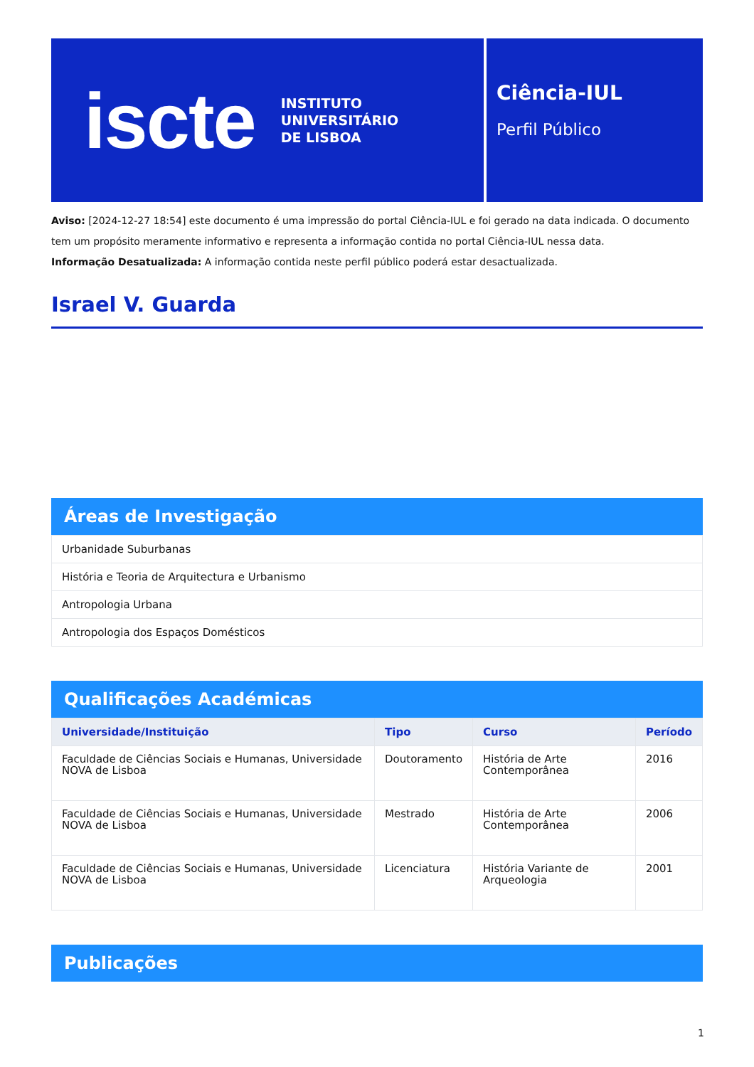iscte INSTITUTO
UNIVERSITÁRIO
DE LISBOA
Ciência-IUL
Perfil Público
Aviso: [2024-12-27 18:54] este documento é uma impressão do portal Ciência-IUL e foi gerado na data indicada. O documento tem um propósito meramente informativo e representa a informação contida no portal Ciência-IUL nessa data.
Informação Desatualizada: A informação contida neste perfil público poderá estar desactualizada.
Israel V. Guarda
Áreas de Investigação
| Urbanidade Suburbanas |
| História e Teoria de Arquitectura e Urbanismo |
| Antropologia Urbana |
| Antropologia dos Espaços Domésticos |
Qualificações Académicas
| Universidade/Instituição | Tipo | Curso | Período |
| --- | --- | --- | --- |
| Faculdade de Ciências Sociais e Humanas, Universidade NOVA de Lisboa | Doutoramento | História de Arte Contemporânea | 2016 |
| Faculdade de Ciências Sociais e Humanas, Universidade NOVA de Lisboa | Mestrado | História de Arte Contemporânea | 2006 |
| Faculdade de Ciências Sociais e Humanas, Universidade NOVA de Lisboa | Licenciatura | História Variante de Arqueologia | 2001 |
Publicações
1